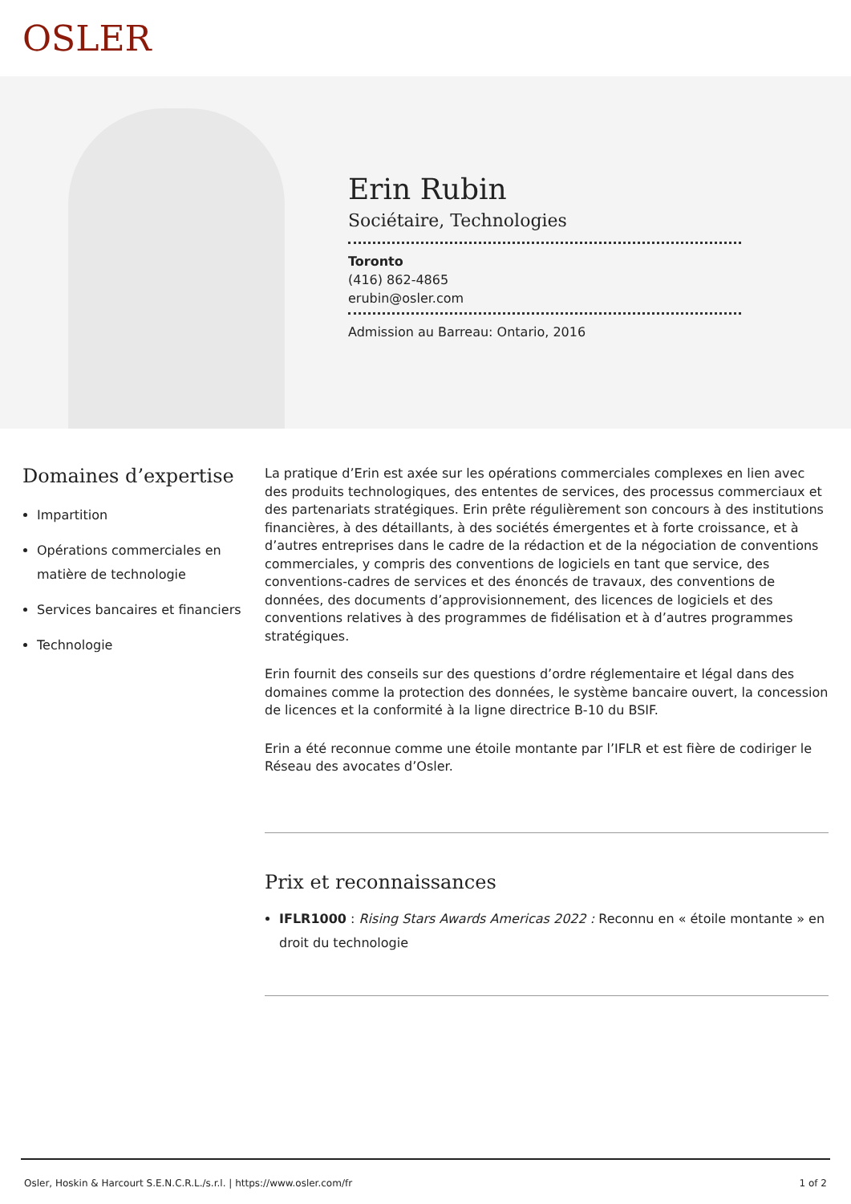OSLER
Erin Rubin
Sociétaire, Technologies
Toronto
(416) 862-4865
erubin@osler.com
Admission au Barreau: Ontario, 2016
Domaines d’expertise
Impartition
Opérations commerciales en matière de technologie
Services bancaires et financiers
Technologie
La pratique d’Erin est axée sur les opérations commerciales complexes en lien avec des produits technologiques, des ententes de services, des processus commerciaux et des partenariats stratégiques. Erin prête régulièrement son concours à des institutions financières, à des détaillants, à des sociétés émergentes et à forte croissance, et à d’autres entreprises dans le cadre de la rédaction et de la négociation de conventions commerciales, y compris des conventions de logiciels en tant que service, des conventions-cadres de services et des énoncés de travaux, des conventions de données, des documents d’approvisionnement, des licences de logiciels et des conventions relatives à des programmes de fidélisation et à d’autres programmes stratégiques.
Erin fournit des conseils sur des questions d’ordre réglementaire et légal dans des domaines comme la protection des données, le système bancaire ouvert, la concession de licences et la conformité à la ligne directrice B-10 du BSIF.
Erin a été reconnue comme une étoile montante par l’IFLR et est fière de codiriger le Réseau des avocates d’Osler.
Prix et reconnaissances
IFLR1000 : Rising Stars Awards Americas 2022 : Reconnu en « étoile montante » en droit du technologie
Osler, Hoskin & Harcourt S.E.N.C.R.L./s.r.l. | https://www.osler.com/fr 1 of 2